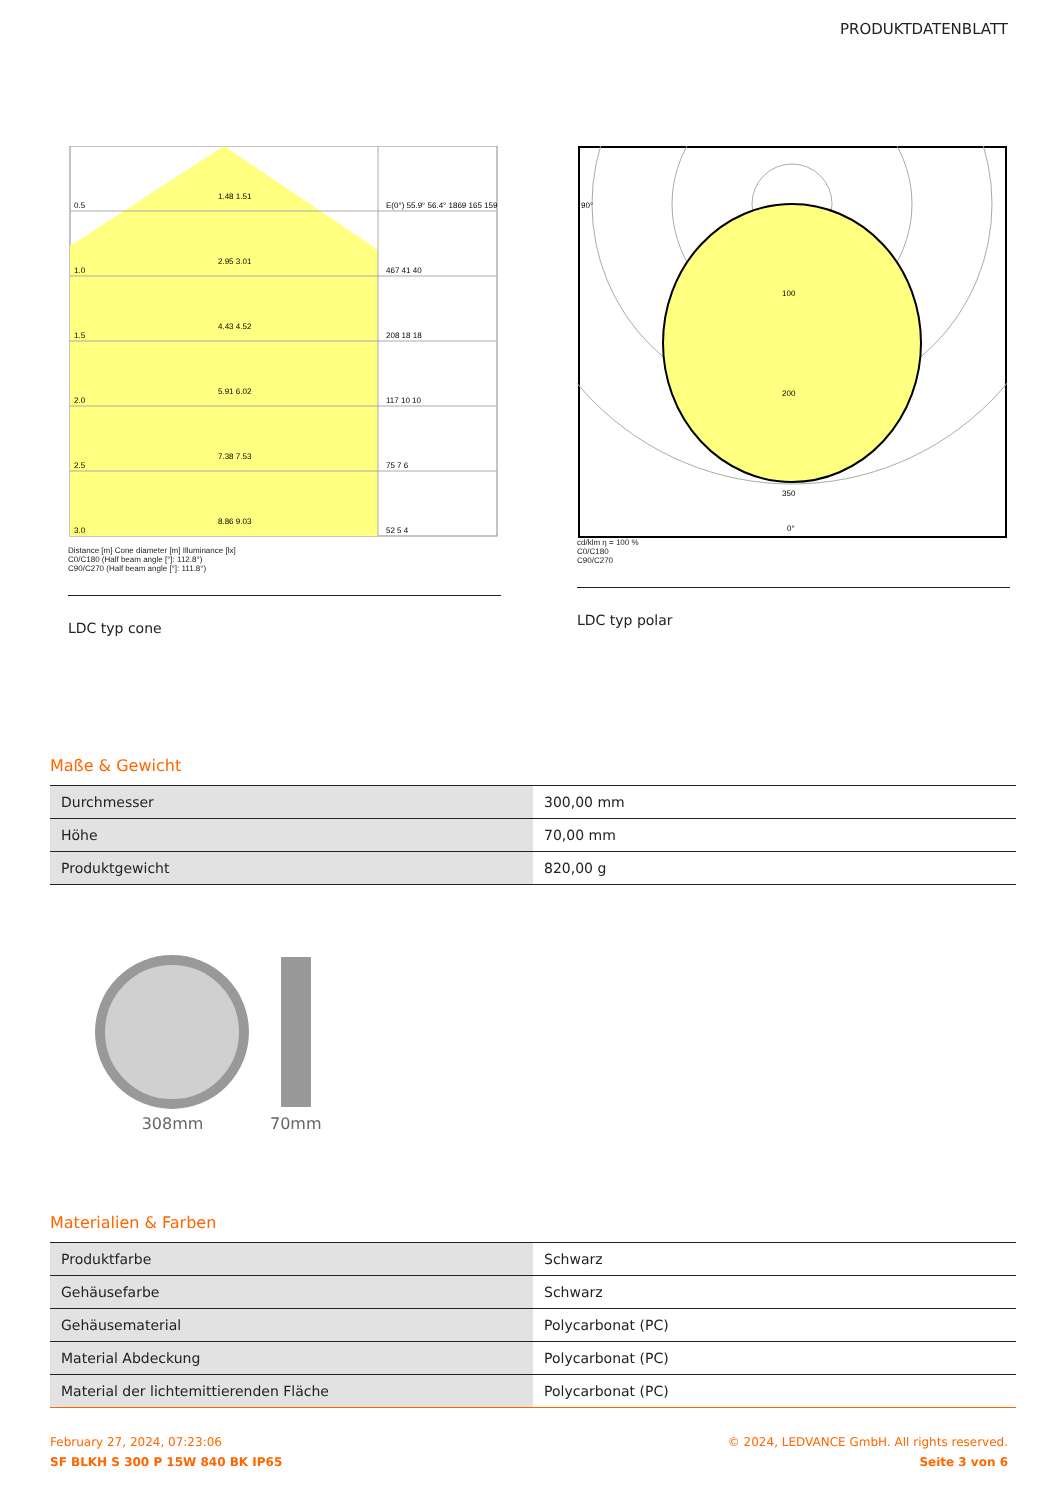PRODUKTDATENBLATT
0.5
1.48 1.51
E(0°) 55.9° 56.4° 1869 165 159
1.0
2.95 3.01
467 41 40
1.5
4.43 4.52
208 18 18
2.0
5.91 6.02
117 10 10
2.5
7.38 7.53
75 7 6
3.0
8.86 9.03
52 5 4
Distance [m] Cone diameter [m] Illuminance [lx]
C0/C180 (Half beam angle [°]: 112.8°)
C90/C270 (Half beam angle [°]: 111.8°)
LDC typ cone
90°
100
200
350
0°
cd/klm η = 100 %
C0/C180
C90/C270
LDC typ polar
Maße & Gewicht
| Durchmesser | 300,00 mm |
| Höhe | 70,00 mm |
| Produktgewicht | 820,00 g |
308mm
70mm
Materialien & Farben
| Produktfarbe | Schwarz |
| Gehäusefarbe | Schwarz |
| Gehäusematerial | Polycarbonat (PC) |
| Material Abdeckung | Polycarbonat (PC) |
| Material der lichtemittierenden Fläche | Polycarbonat (PC) |
February 27, 2024, 07:23:06
SF BLKH S 300 P 15W 840 BK IP65
© 2024, LEDVANCE GmbH. All rights reserved.
Seite 3 von 6